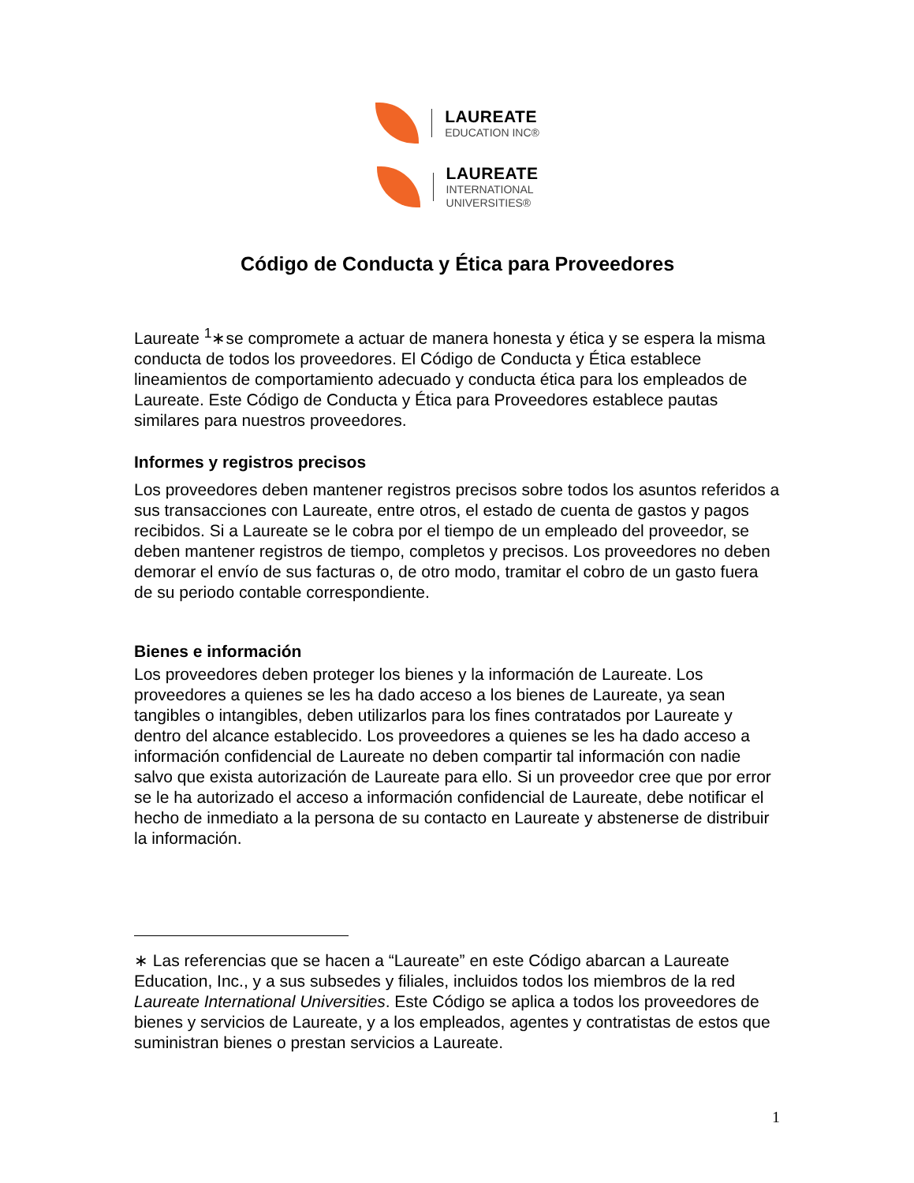LAUREATE
EDUCATION INC®
LAUREATE
INTERNATIONAL
UNIVERSITIES®
Código de Conducta y Ética para Proveedores
Laureate <sup>1</sup>∗se compromete a actuar de manera honesta y ética y se espera la misma conducta de todos los proveedores. El Código de Conducta y Ética establece lineamientos de comportamiento adecuado y conducta ética para los empleados de Laureate. Este Código de Conducta y Ética para Proveedores establece pautas similares para nuestros proveedores.
Informes y registros precisos
Los proveedores deben mantener registros precisos sobre todos los asuntos referidos a sus transacciones con Laureate, entre otros, el estado de cuenta de gastos y pagos recibidos. Si a Laureate se le cobra por el tiempo de un empleado del proveedor, se deben mantener registros de tiempo, completos y precisos. Los proveedores no deben demorar el envío de sus facturas o, de otro modo, tramitar el cobro de un gasto fuera de su periodo contable correspondiente.
Bienes e información
Los proveedores deben proteger los bienes y la información de Laureate. Los proveedores a quienes se les ha dado acceso a los bienes de Laureate, ya sean tangibles o intangibles, deben utilizarlos para los fines contratados por Laureate y dentro del alcance establecido. Los proveedores a quienes se les ha dado acceso a información confidencial de Laureate no deben compartir tal información con nadie salvo que exista autorización de Laureate para ello. Si un proveedor cree que por error se le ha autorizado el acceso a información confidencial de Laureate, debe notificar el hecho de inmediato a la persona de su contacto en Laureate y abstenerse de distribuir la información.
∗ Las referencias que se hacen a “Laureate” en este Código abarcan a Laureate Education, Inc., y a sus subsedes y filiales, incluidos todos los miembros de la red Laureate International Universities. Este Código se aplica a todos los proveedores de bienes y servicios de Laureate, y a los empleados, agentes y contratistas de estos que suministran bienes o prestan servicios a Laureate.
1